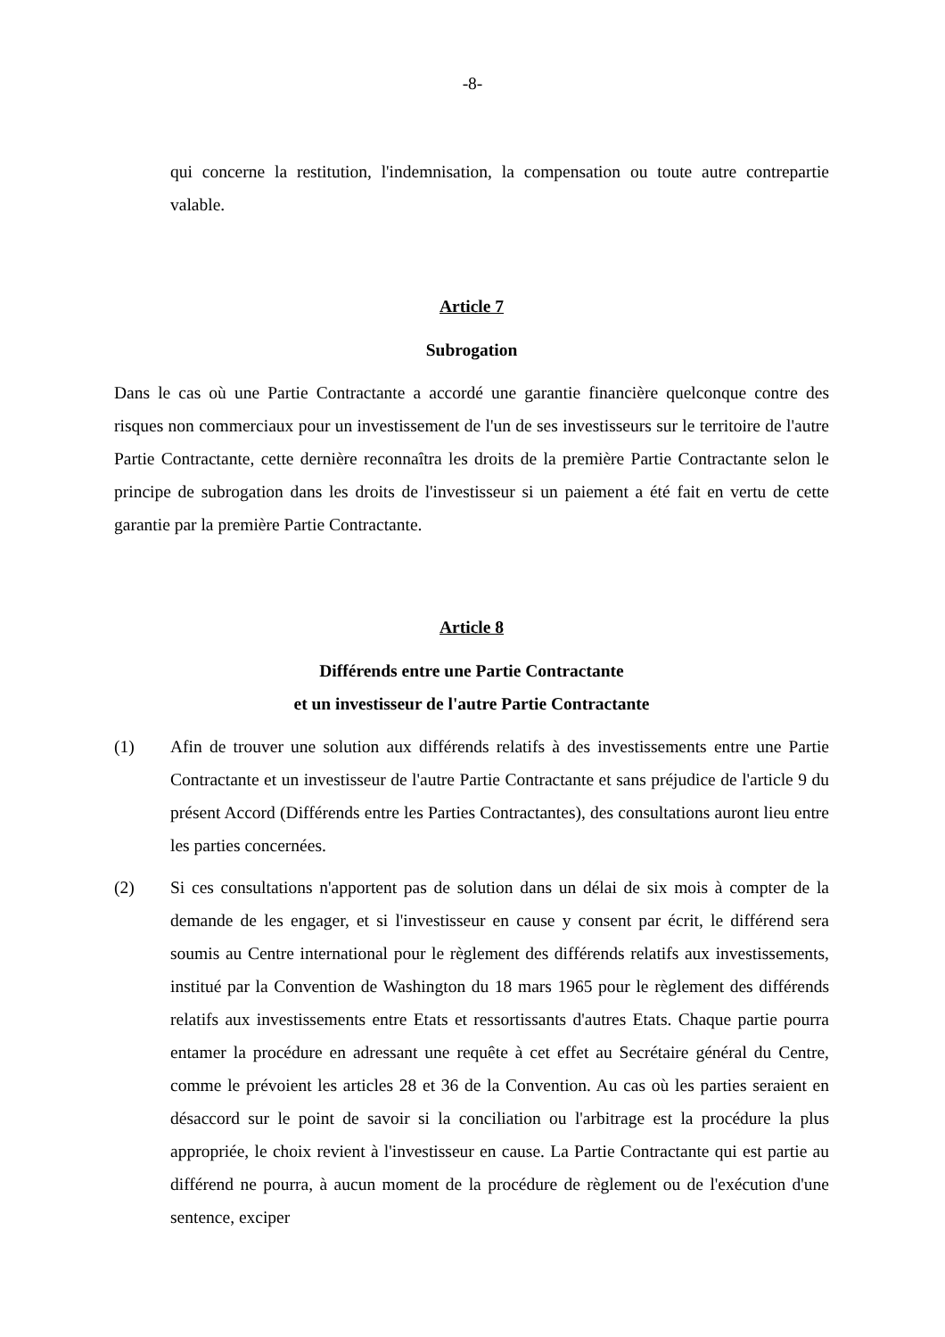-8-
qui concerne la restitution, l'indemnisation, la compensation ou toute autre contrepartie valable.
Article 7
Subrogation
Dans le cas où une Partie Contractante a accordé une garantie financière quelconque contre des risques non commerciaux pour un investissement de l'un de ses investisseurs sur le territoire de l'autre Partie Contractante, cette dernière reconnaîtra les droits de la première Partie Contractante selon le principe de subrogation dans les droits de l'investisseur si un paiement a été fait en vertu de cette garantie par la première Partie Contractante.
Article 8
Différends entre une Partie Contractante
et un investisseur de l'autre Partie Contractante
(1) Afin de trouver une solution aux différends relatifs à des investissements entre une Partie Contractante et un investisseur de l'autre Partie Contractante et sans préjudice de l'article 9 du présent Accord (Différends entre les Parties Contractantes), des consultations auront lieu entre les parties concernées.
(2) Si ces consultations n'apportent pas de solution dans un délai de six mois à compter de la demande de les engager, et si l'investisseur en cause y consent par écrit, le différend sera soumis au Centre international pour le règlement des différends relatifs aux investissements, institué par la Convention de Washington du 18 mars 1965 pour le règlement des différends relatifs aux investissements entre Etats et ressortissants d'autres Etats. Chaque partie pourra entamer la procédure en adressant une requête à cet effet au Secrétaire général du Centre, comme le prévoient les articles 28 et 36 de la Convention. Au cas où les parties seraient en désaccord sur le point de savoir si la conciliation ou l'arbitrage est la procédure la plus appropriée, le choix revient à l'investisseur en cause. La Partie Contractante qui est partie au différend ne pourra, à aucun moment de la procédure de règlement ou de l'exécution d'une sentence, exciper